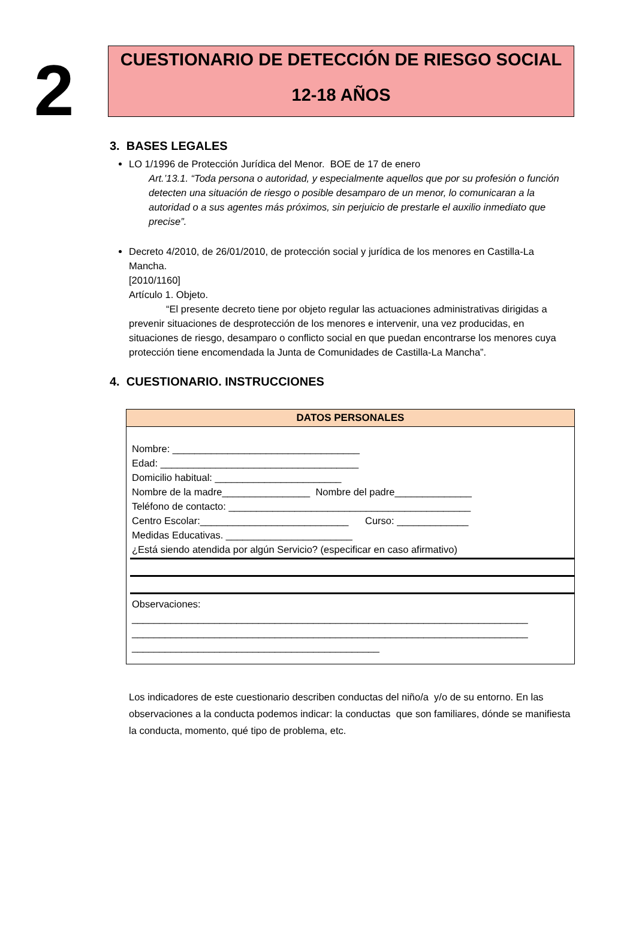2
CUESTIONARIO DE DETECCIÓN DE RIESGO SOCIAL
12-18 AÑOS
3. BASES LEGALES
LO 1/1996 de Protección Jurídica del Menor. BOE de 17 de enero
Art.’13.1. “Toda persona o autoridad, y especialmente aquellos que por su profesión o función detecten una situación de riesgo o posible desamparo de un menor, lo comunicaran a la autoridad o a sus agentes más próximos, sin perjuicio de prestarle el auxilio inmediato que precise”.
Decreto 4/2010, de 26/01/2010, de protección social y jurídica de los menores en Castilla-La Mancha.
[2010/1160]
Artículo 1. Objeto.
“El presente decreto tiene por objeto regular las actuaciones administrativas dirigidas a prevenir situaciones de desprotección de los menores e intervenir, una vez producidas, en situaciones de riesgo, desamparo o conflicto social en que puedan encontrarse los menores cuya protección tiene encomendada la Junta de Comunidades de Castilla-La Mancha”.
4. CUESTIONARIO. INSTRUCCIONES
DATOS PERSONALES
Nombre: __________________________________
Edad: ____________________________________
Domicilio habitual: _______________________
Nombre de la madre________________ Nombre del padre______________
Teléfono de contacto: ____________________________________________
Centro Escolar:___________________________ Curso: _____________
Medidas Educativas. _______________________
¿Está siendo atendida por algún Servicio? (especificar en caso afirmativo)
Observaciones:
________________________________________________________________________
________________________________________________________________________
_____________________________________________
Los indicadores de este cuestionario describen conductas del niño/a y/o de su entorno. En las observaciones a la conducta podemos indicar: la conductas que son familiares, dónde se manifiesta la conducta, momento, qué tipo de problema, etc.